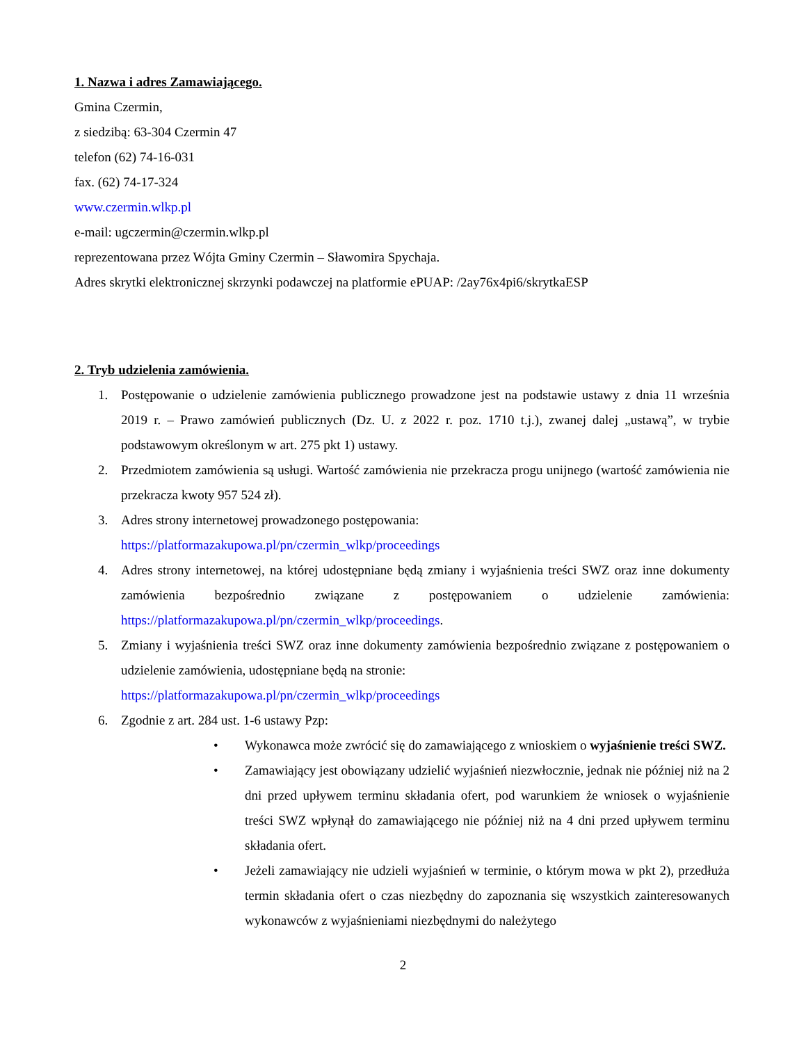1. Nazwa i adres Zamawiającego.
Gmina Czermin,
z siedzibą: 63-304 Czermin 47
telefon (62) 74-16-031
fax. (62) 74-17-324
www.czermin.wlkp.pl
e-mail: ugczermin@czermin.wlkp.pl
reprezentowana przez Wójta Gminy Czermin – Sławomira Spychaja.
Adres skrytki elektronicznej skrzynki podawczej na platformie ePUAP: /2ay76x4pi6/skrytkaESP
2. Tryb udzielenia zamówienia.
1. Postępowanie o udzielenie zamówienia publicznego prowadzone jest na podstawie ustawy z dnia 11 września 2019 r. – Prawo zamówień publicznych (Dz. U. z 2022 r. poz. 1710 t.j.), zwanej dalej „ustawą”, w trybie podstawowym określonym w art. 275 pkt 1) ustawy.
2. Przedmiotem zamówienia są usługi. Wartość zamówienia nie przekracza progu unijnego (wartość zamówienia nie przekracza kwoty 957 524 zł).
3. Adres strony internetowej prowadzonego postępowania:
https://platformazakupowa.pl/pn/czermin_wlkp/proceedings
4. Adres strony internetowej, na której udostępniane będą zmiany i wyjaśnienia treści SWZ oraz inne dokumenty zamówienia bezpośrednio związane z postępowaniem o udzielenie zamówienia: https://platformazakupowa.pl/pn/czermin_wlkp/proceedings.
5. Zmiany i wyjaśnienia treści SWZ oraz inne dokumenty zamówienia bezpośrednio związane z postępowaniem o udzielenie zamówienia, udostępniane będą na stronie:
https://platformazakupowa.pl/pn/czermin_wlkp/proceedings
6. Zgodnie z art. 284 ust. 1-6 ustawy Pzp:
• Wykonawca może zwrócić się do zamawiającego z wnioskiem o wyjaśnienie treści SWZ.
• Zamawiający jest obowiązany udzielić wyjaśnień niezwłocznie, jednak nie później niż na 2 dni przed upływem terminu składania ofert, pod warunkiem że wniosek o wyjaśnienie treści SWZ wpłynął do zamawiającego nie później niż na 4 dni przed upływem terminu składania ofert.
• Jeżeli zamawiający nie udzieli wyjaśnień w terminie, o którym mowa w pkt 2), przedłuża termin składania ofert o czas niezbędny do zapoznania się wszystkich zainteresowanych wykonawców z wyjaśnieniami niezbędnymi do należytego
2